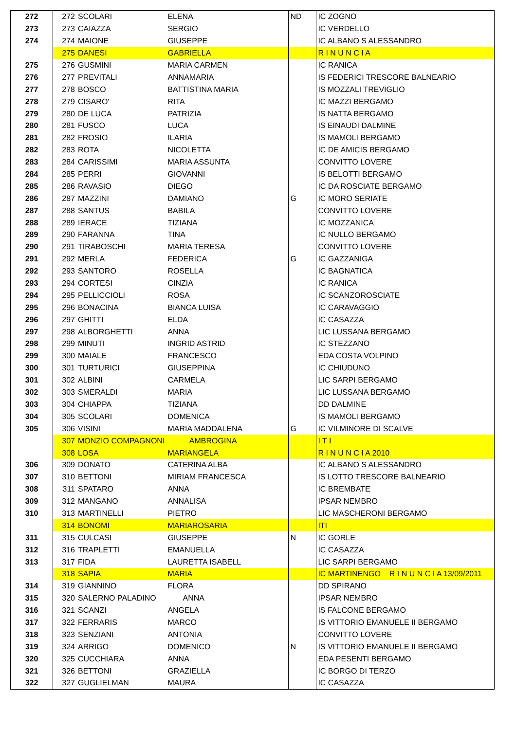| 272 | 272 | SCOLARI | ELENA | ND | IC ZOGNO |
| 273 | 273 | CAIAZZA | SERGIO | | IC VERDELLO |
| 274 | 274 | MAIONE | GIUSEPPE | | IC ALBANO S ALESSANDRO |
| | 275 | DANESI | GABRIELLA | | R I N U N C I A |
| 275 | 276 | GUSMINI | MARIA CARMEN | | IC RANICA |
| 276 | 277 | PREVITALI | ANNAMARIA | | IS FEDERICI TRESCORE BALNEARIO |
| 277 | 278 | BOSCO | BATTISTINA MARIA | | IS MOZZALI TREVIGLIO |
| 278 | 279 | CISARO' | RITA | | IC MAZZI BERGAMO |
| 279 | 280 | DE LUCA | PATRIZIA | | IS NATTA BERGAMO |
| 280 | 281 | FUSCO | LUCA | | IS EINAUDI DALMINE |
| 281 | 282 | FROSIO | ILARIA | | IS MAMOLI BERGAMO |
| 282 | 283 | ROTA | NICOLETTA | | IC DE AMICIS BERGAMO |
| 283 | 284 | CARISSIMI | MARIA ASSUNTA | | CONVITTO LOVERE |
| 284 | 285 | PERRI | GIOVANNI | | IS BELOTTI BERGAMO |
| 285 | 286 | RAVASIO | DIEGO | | IC DA ROSCIATE BERGAMO |
| 286 | 287 | MAZZINI | DAMIANO | G | IC MORO SERIATE |
| 287 | 288 | SANTUS | BABILA | | CONVITTO LOVERE |
| 288 | 289 | IERACE | TIZIANA | | IC MOZZANICA |
| 289 | 290 | FARANNA | TINA | | IC NULLO BERGAMO |
| 290 | 291 | TIRABOSCHI | MARIA TERESA | | CONVITTO LOVERE |
| 291 | 292 | MERLA | FEDERICA | G | IC GAZZANIGA |
| 292 | 293 | SANTORO | ROSELLA | | IC BAGNATICA |
| 293 | 294 | CORTESI | CINZIA | | IC RANICA |
| 294 | 295 | PELLICCIOLI | ROSA | | IC SCANZOROSCIATE |
| 295 | 296 | BONACINA | BIANCA LUISA | | IC CARAVAGGIO |
| 296 | 297 | GHITTI | ELDA | | IC CASAZZA |
| 297 | 298 | ALBORGHETTI | ANNA | | LIC LUSSANA BERGAMO |
| 298 | 299 | MINUTI | INGRID ASTRID | | IC STEZZANO |
| 299 | 300 | MAIALE | FRANCESCO | | EDA COSTA VOLPINO |
| 300 | 301 | TURTURICI | GIUSEPPINA | | IC CHIUDUNO |
| 301 | 302 | ALBINI | CARMELA | | LIC SARPI BERGAMO |
| 302 | 303 | SMERALDI | MARIA | | LIC LUSSANA BERGAMO |
| 303 | 304 | CHIAPPA | TIZIANA | | DD DALMINE |
| 304 | 305 | SCOLARI | DOMENICA | | IS MAMOLI BERGAMO |
| 305 | 306 | VISINI | MARIA MADDALENA | G | IC VILMINORE DI SCALVE |
| | 307 | MONZIO COMPAGNONI | AMBROGINA | | I T I |
| | 308 | LOSA | MARIANGELA | | R I N U N C I A 2010 |
| 306 | 309 | DONATO | CATERINA ALBA | | IC ALBANO S ALESSANDRO |
| 307 | 310 | BETTONI | MIRIAM FRANCESCA | | IS LOTTO TRESCORE BALNEARIO |
| 308 | 311 | SPATARO | ANNA | | IC BREMBATE |
| 309 | 312 | MANGANO | ANNALISA | | IPSAR NEMBRO |
| 310 | 313 | MARTINELLI | PIETRO | | LIC MASCHERONI BERGAMO |
| | 314 | BONOMI | MARIAROSARIA | | ITI |
| 311 | 315 | CULCASI | GIUSEPPE | N | IC GORLE |
| 312 | 316 | TRAPLETTI | EMANUELLA | | IC CASAZZA |
| 313 | 317 | FIDA | LAURETTA ISABELL | | LIC SARPI BERGAMO |
| | 318 | SAPIA | MARIA | | IC MARTINENGO R I N U N C I A 13/09/2011 |
| 314 | 319 | GIANNINO | FLORA | | DD SPIRANO |
| 315 | 320 | SALERNO PALADINO | ANNA | | IPSAR NEMBRO |
| 316 | 321 | SCANZI | ANGELA | | IS FALCONE BERGAMO |
| 317 | 322 | FERRARIS | MARCO | | IS VITTORIO EMANUELE II BERGAMO |
| 318 | 323 | SENZIANI | ANTONIA | | CONVITTO LOVERE |
| 319 | 324 | ARRIGO | DOMENICO | N | IS VITTORIO EMANUELE II BERGAMO |
| 320 | 325 | CUCCHIARA | ANNA | | EDA PESENTI BERGAMO |
| 321 | 326 | BETTONI | GRAZIELLA | | IC BORGO DI TERZO |
| 322 | 327 | GUGLIELMAN | MAURA | | IC CASAZZA |